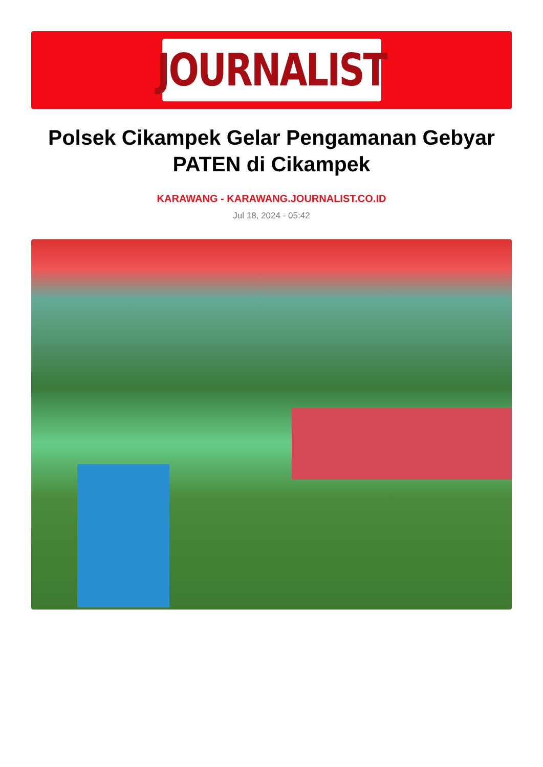JOURNALIST
Polsek Cikampek Gelar Pengamanan Gebyar PATEN di Cikampek
KARAWANG - KARAWANG.JOURNALIST.CO.ID
Jul 18, 2024 - 05:42